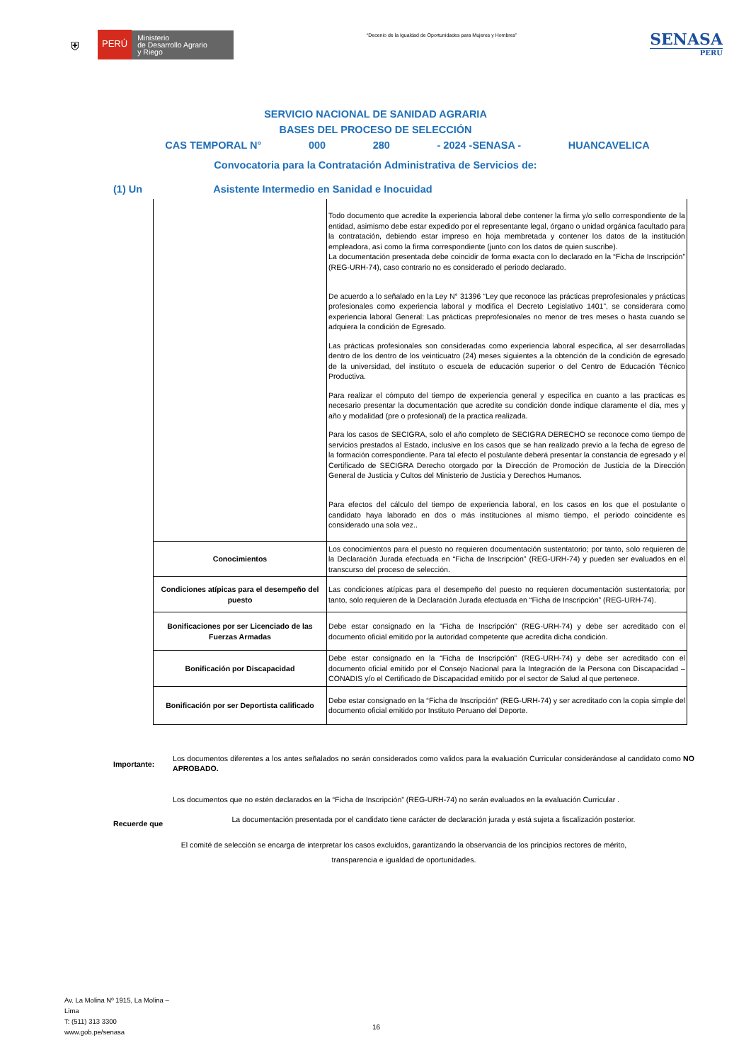⛨
PERÚ
Ministerio
de Desarrollo Agrario
y Riego
“Decenio de la Igualdad de Oportunidades para Mujeres y Hombres”
SENASA
PERU
SERVICIO NACIONAL DE SANIDAD AGRARIA
BASES DEL PROCESO DE SELECCIÓN
CAS TEMPORAL N° 000 280 - 2024 -SENASA - HUANCAVELICA
Convocatoria para la Contratación Administrativa de Servicios de:
(1) Un Asistente Intermedio en Sanidad e Inocuidad
| | Todo documento que acredite la experiencia laboral debe contener la firma y/o sello correspondiente de la entidad, asimismo debe estar expedido por el representante legal, órgano o unidad orgánica facultado para la contratación, debiendo estar impreso en hoja membretada y contener los datos de la institución empleadora, así como la firma correspondiente (junto con los datos de quien suscribe). La documentación presentada debe coincidir de forma exacta con lo declarado en la “Ficha de Inscripción” (REG-URH-74), caso contrario no es considerado el periodo declarado. De acuerdo a lo señalado en la Ley N° 31396 “Ley que reconoce las prácticas preprofesionales y prácticas profesionales como experiencia laboral y modifica el Decreto Legislativo 1401”, se considerara como experiencia laboral General: Las prácticas preprofesionales no menor de tres meses o hasta cuando se adquiera la condición de Egresado. Las prácticas profesionales son consideradas como experiencia laboral especifica, al ser desarrolladas dentro de los dentro de los veinticuatro (24) meses siguientes a la obtención de la condición de egresado de la universidad, del instituto o escuela de educación superior o del Centro de Educación Técnico Productiva. Para realizar el cómputo del tiempo de experiencia general y especifica en cuanto a las practicas es necesario presentar la documentación que acredite su condición donde indique claramente el día, mes y año y modalidad (pre o profesional) de la practica realizada. Para los casos de SECIGRA, solo el año completo de SECIGRA DERECHO se reconoce como tiempo de servicios prestados al Estado, inclusive en los casos que se han realizado previo a la fecha de egreso de la formación correspondiente. Para tal efecto el postulante deberá presentar la constancia de egresado y el Certificado de SECIGRA Derecho otorgado por la Dirección de Promoción de Justicia de la Dirección General de Justicia y Cultos del Ministerio de Justicia y Derechos Humanos. Para efectos del cálculo del tiempo de experiencia laboral, en los casos en los que el postulante o candidato haya laborado en dos o más instituciones al mismo tiempo, el periodo coincidente es considerado una sola vez.. |
| Conocimientos | Los conocimientos para el puesto no requieren documentación sustentatorio; por tanto, solo requieren de la Declaración Jurada efectuada en “Ficha de Inscripción” (REG-URH-74) y pueden ser evaluados en el transcurso del proceso de selección. |
| Condiciones atípicas para el desempeño del puesto | Las condiciones atípicas para el desempeño del puesto no requieren documentación sustentatoria; por tanto, solo requieren de la Declaración Jurada efectuada en “Ficha de Inscripción” (REG-URH-74). |
| Bonificaciones por ser Licenciado de las Fuerzas Armadas | Debe estar consignado en la “Ficha de Inscripción” (REG-URH-74) y debe ser acreditado con el documento oficial emitido por la autoridad competente que acredita dicha condición. |
| Bonificación por Discapacidad | Debe estar consignado en la “Ficha de Inscripción” (REG-URH-74) y debe ser acreditado con el documento oficial emitido por el Consejo Nacional para la Integración de la Persona con Discapacidad – CONADIS y/o el Certificado de Discapacidad emitido por el sector de Salud al que pertenece. |
| Bonificación por ser Deportista calificado | Debe estar consignado en la “Ficha de Inscripción” (REG-URH-74) y ser acreditado con la copia simple del documento oficial emitido por Instituto Peruano del Deporte. |
Importante:
Los documentos diferentes a los antes señalados no serán considerados como validos para la evaluación Curricular considerándose al candidato como NO APROBADO.
Los documentos que no estén declarados en la “Ficha de Inscripción” (REG-URH-74) no serán evaluados en la evaluación Curricular .
Recuerde que
La documentación presentada por el candidato tiene carácter de declaración jurada y está sujeta a fiscalización posterior.
El comité de selección se encarga de interpretar los casos excluidos, garantizando la observancia de los principios rectores de mérito,
transparencia e igualdad de oportunidades.
Av. La Molina Nº 1915, La Molina –
Lima
T: (511) 313 3300
www.gob.pe/senasa
16